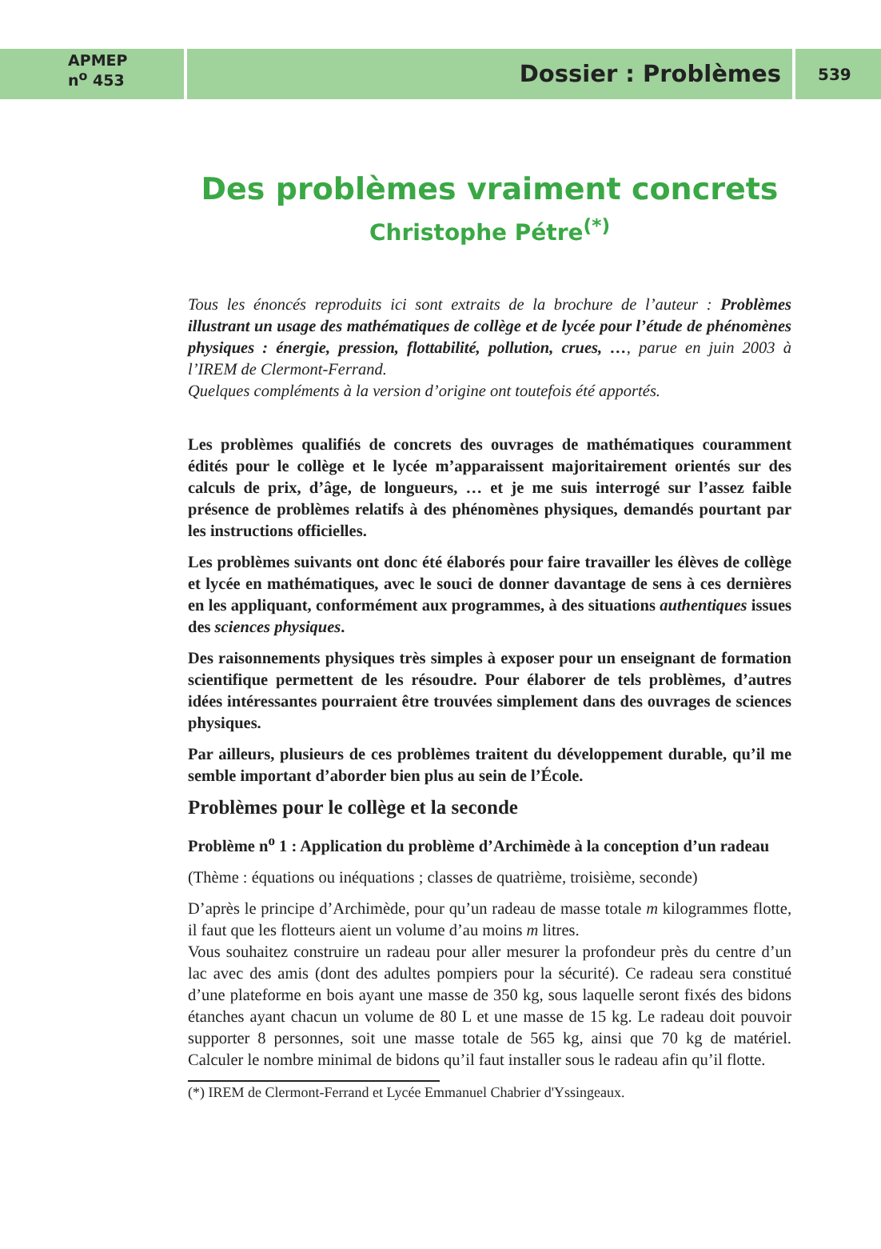APMEP
n<sup>o</sup> 453
Dossier : Problèmes
539
Des problèmes vraiment concrets
Christophe Pétre<sup>(*)</sup>
Tous les énoncés reproduits ici sont extraits de la brochure de l’auteur : Problèmes illustrant un usage des mathématiques de collège et de lycée pour l’étude de phénomènes physiques : énergie, pression, flottabilité, pollution, crues, …, parue en juin 2003 à l’IREM de Clermont-Ferrand.
Quelques compléments à la version d’origine ont toutefois été apportés.
Les problèmes qualifiés de concrets des ouvrages de mathématiques couramment édités pour le collège et le lycée m’apparaissent majoritairement orientés sur des calculs de prix, d’âge, de longueurs, … et je me suis interrogé sur l’assez faible présence de problèmes relatifs à des phénomènes physiques, demandés pourtant par les instructions officielles.
Les problèmes suivants ont donc été élaborés pour faire travailler les élèves de collège et lycée en mathématiques, avec le souci de donner davantage de sens à ces dernières en les appliquant, conformément aux programmes, à des situations authentiques issues des sciences physiques.
Des raisonnements physiques très simples à exposer pour un enseignant de formation scientifique permettent de les résoudre. Pour élaborer de tels problèmes, d’autres idées intéressantes pourraient être trouvées simplement dans des ouvrages de sciences physiques.
Par ailleurs, plusieurs de ces problèmes traitent du développement durable, qu’il me semble important d’aborder bien plus au sein de l’École.
Problèmes pour le collège et la seconde
Problème n<sup>o</sup> 1 : Application du problème d’Archimède à la conception d’un radeau
(Thème : équations ou inéquations ; classes de quatrième, troisième, seconde)
D’après le principe d’Archimède, pour qu’un radeau de masse totale m kilogrammes flotte, il faut que les flotteurs aient un volume d’au moins m litres.
Vous souhaitez construire un radeau pour aller mesurer la profondeur près du centre d’un lac avec des amis (dont des adultes pompiers pour la sécurité). Ce radeau sera constitué d’une plateforme en bois ayant une masse de 350 kg, sous laquelle seront fixés des bidons étanches ayant chacun un volume de 80 L et une masse de 15 kg. Le radeau doit pouvoir supporter 8 personnes, soit une masse totale de 565 kg, ainsi que 70 kg de matériel. Calculer le nombre minimal de bidons qu’il faut installer sous le radeau afin qu’il flotte.
(*) IREM de Clermont-Ferrand et Lycée Emmanuel Chabrier d'Yssingeaux.